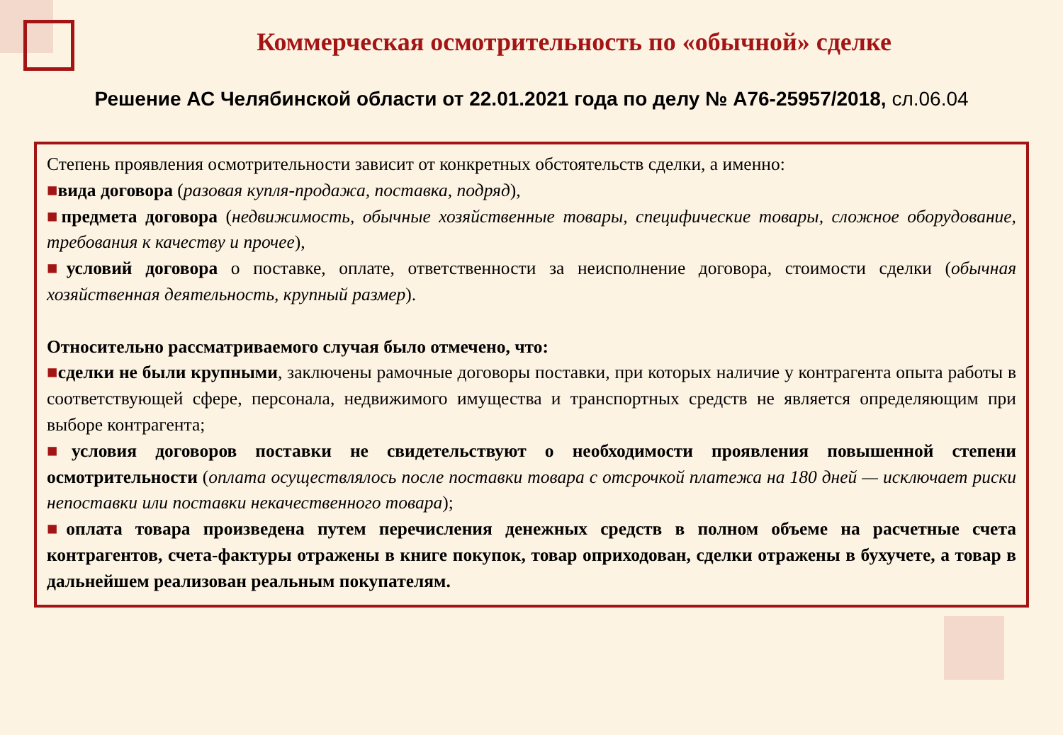Коммерческая осмотрительность по «обычной» сделке
Решение АС Челябинской области от 22.01.2021 года по делу № А76-25957/2018, сл.06.04
Степень проявления осмотрительности зависит от конкретных обстоятельств сделки, а именно:
■вида договора (разовая купля-продажа, поставка, подряд),
■предмета договора (недвижимость, обычные хозяйственные товары, специфические товары, сложное оборудование, требования к качеству и прочее),
■условий договора о поставке, оплате, ответственности за неисполнение договора, стоимости сделки (обычная хозяйственная деятельность, крупный размер).
Относительно рассматриваемого случая было отмечено, что:
■сделки не были крупными, заключены рамочные договоры поставки, при которых наличие у контрагента опыта работы в соответствующей сфере, персонала, недвижимого имущества и транспортных средств не является определяющим при выборе контрагента;
■условия договоров поставки не свидетельствуют о необходимости проявления повышенной степени осмотрительности (оплата осуществлялось после поставки товара с отсрочкой платежа на 180 дней — исключает риски непоставки или поставки некачественного товара);
■оплата товара произведена путем перечисления денежных средств в полном объеме на расчетные счета контрагентов, счета-фактуры отражены в книге покупок, товар оприходован, сделки отражены в бухучете, а товар в дальнейшем реализован реальным покупателям.